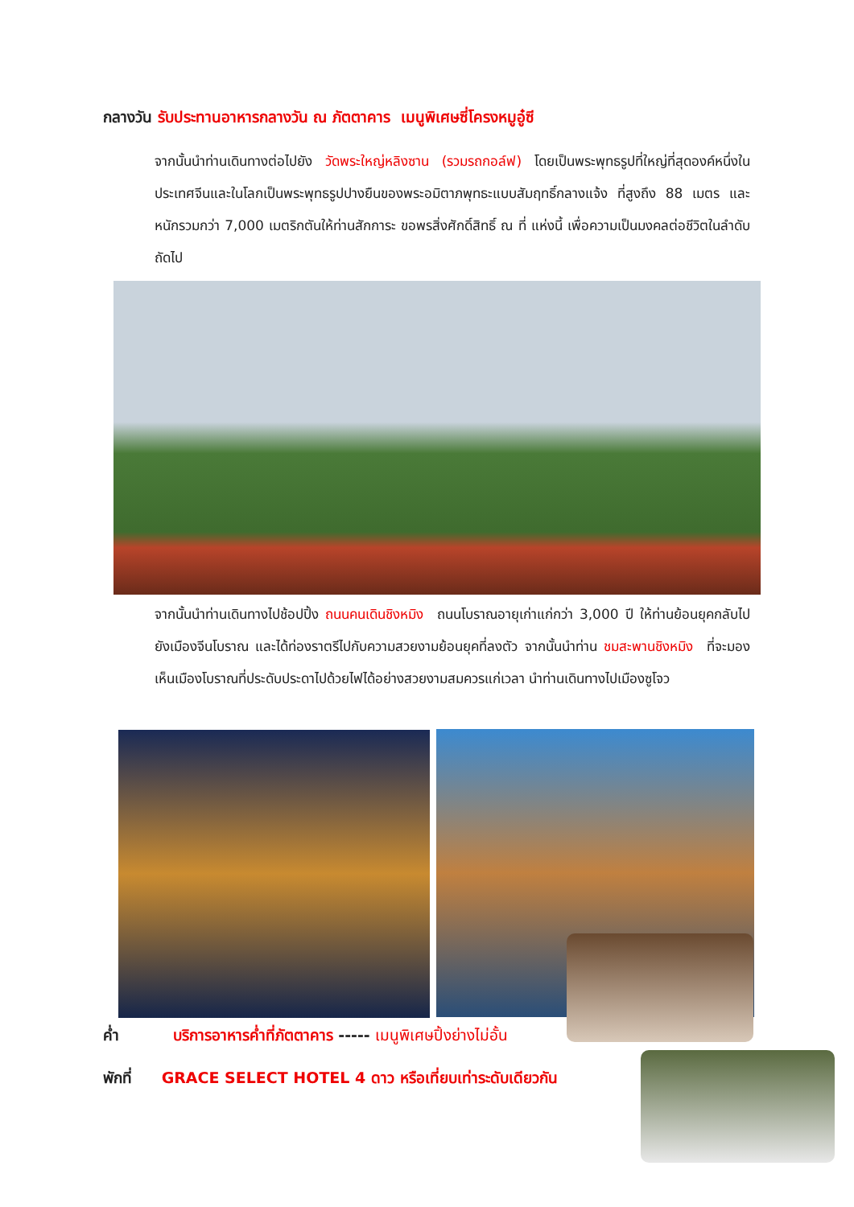กลางวัน รับประทานอาหารกลางวัน ณ ภัตตาคาร เมนูพิเศษซี่โครงหมูอู๋ซี
จากนั้นนำท่านเดินทางต่อไปยัง วัดพระใหญ่หลิงซาน (รวมรถกอล์ฟ) โดยเป็นพระพุทธรูปที่ใหญ่ที่สุดองค์หนึ่งในประเทศจีนและในโลกเป็นพระพุทธรูปปางยืนของพระอมิตาภพุทธะแบบสัมฤทธิ์กลางแจ้ง ที่สูงถึง 88 เมตร และหนักรวมกว่า 7,000 เมตริกตันให้ท่านสักการะ ขอพรสิ่งศักดิ์สิทธิ์ ณ ที่ แห่งนี้ เพื่อความเป็นมงคลต่อชีวิตในลำดับถัดไป
จากนั้นนำท่านเดินทางไปช้อปปิ้ง ถนนคนเดินชิงหมิง ถนนโบราณอายุเก่าแก่กว่า 3,000 ปี ให้ท่านย้อนยุคกลับไปยังเมืองจีนโบราณ และได้ท่องราตรีไปกับความสวยงามย้อนยุคที่ลงตัว จากนั้นนำท่าน ชมสะพานชิงหมิง ที่จะมองเห็นเมืองโบราณที่ประดับประดาไปด้วยไฟได้อย่างสวยงามสมควรแก่เวลา นำท่านเดินทางไปเมืองซูโจว
ค่ำ บริการอาหารค่ำที่ภัตตาคาร ----- เมนูพิเศษปิ้งย่างไม่อั้น
พักที่ GRACE SELECT HOTEL 4 ดาว หรือเที่ยบเท่าระดับเดียวกัน